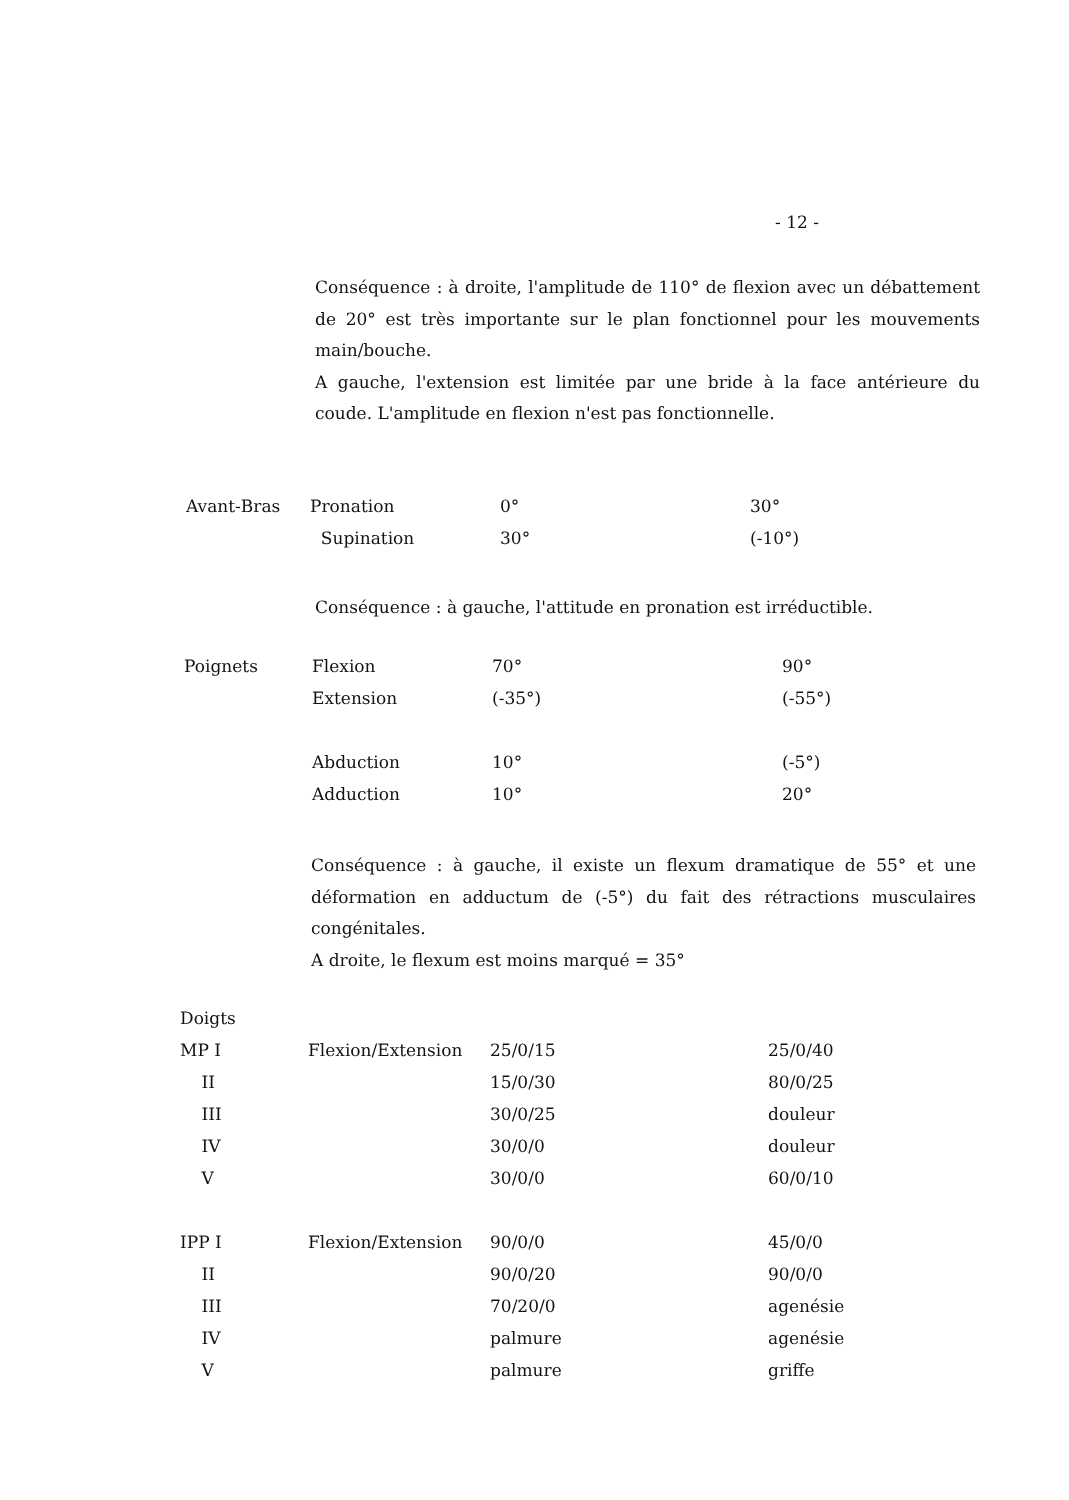- 12 -
Conséquence : à droite, l'amplitude de 110° de flexion avec un débattement de 20° est très importante sur le plan fonctionnel pour les mouvements main/bouche.
A gauche, l'extension est limitée par une bride à la face antérieure du coude. L'amplitude en flexion n'est pas fonctionnelle.
| Avant-Bras | Pronation | 0° | 30° |
| | Supination | 30° | (-10°) |
Conséquence : à gauche, l'attitude en pronation est irréductible.
| Poignets | Flexion | 70° | 90° |
| | Extension | (-35°) | (-55°) |
| | Abduction | 10° | (-5°) |
| | Adduction | 10° | 20° |
Conséquence : à gauche, il existe un flexum dramatique de 55° et une déformation en adductum de (-5°) du fait des rétractions musculaires congénitales.
A droite, le flexum est moins marqué = 35°
| Doigts | | | |
| MP I | Flexion/Extension | 25/0/15 | 25/0/40 |
| II | | 15/0/30 | 80/0/25 |
| III | | 30/0/25 | douleur |
| IV | | 30/0/0 | douleur |
| V | | 30/0/0 | 60/0/10 |
| IPP I | Flexion/Extension | 90/0/0 | 45/0/0 |
| II | | 90/0/20 | 90/0/0 |
| III | | 70/20/0 | agenésie |
| IV | | palmure | agenésie |
| V | | palmure | griffe |